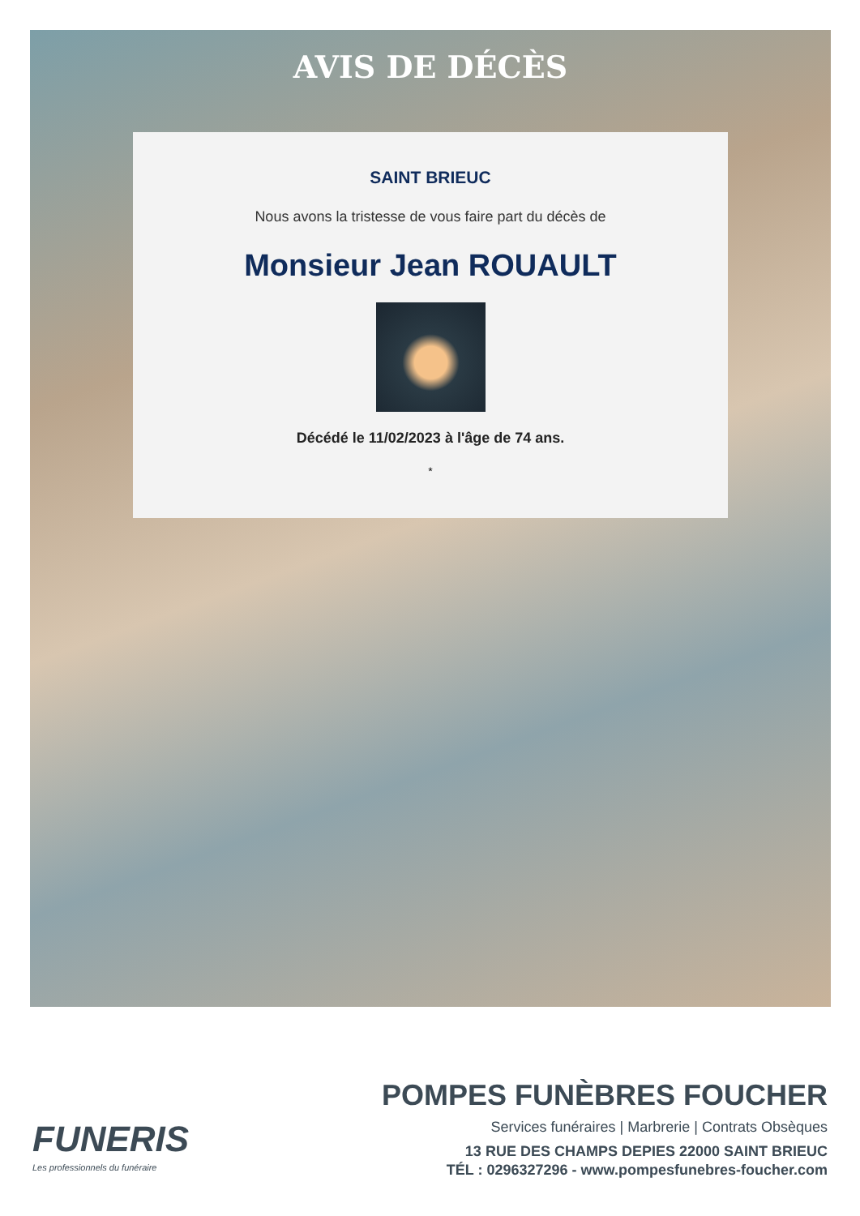AVIS DE DÉCÈS
SAINT BRIEUC
Nous avons la tristesse de vous faire part du décès de
Monsieur Jean ROUAULT
Décédé le 11/02/2023 à l'âge de 74 ans.
*
FUNERIS
Les professionnels du funéraire
POMPES FUNÈBRES FOUCHER
Services funéraires | Marbrerie | Contrats Obsèques
13 RUE DES CHAMPS DEPIES 22000 SAINT BRIEUC
TÉL : 0296327296 - www.pompesfunebres-foucher.com